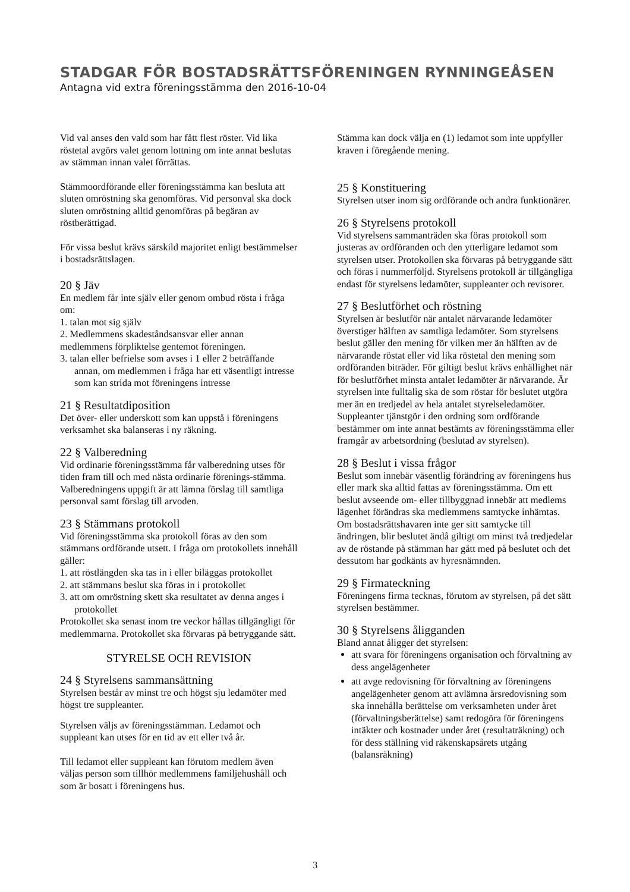STADGAR FÖR BOSTADSRÄTTSFÖRENINGEN RYNNINGEÅSEN
Antagna vid extra föreningsstämma den 2016-10-04
Vid val anses den vald som har fått flest röster. Vid lika röstetal avgörs valet genom lottning om inte annat beslutas av stämman innan valet förrättas.
Stämmoordförande eller föreningsstämma kan besluta att sluten omröstning ska genomföras. Vid personval ska dock sluten omröstning alltid genomföras på begäran av röstberättigad.
För vissa beslut krävs särskild majoritet enligt bestämmelser i bostadsrättslagen.
20 § Jäv
En medlem får inte själv eller genom ombud rösta i fråga om:
1. talan mot sig själv
2. Medlemmens skadeståndsansvar eller annan medlemmens förpliktelse gentemot föreningen.
3. talan eller befrielse som avses i 1 eller 2 beträffande annan, om medlemmen i fråga har ett väsentligt intresse som kan strida mot föreningens intresse
21 § Resultatdiposition
Det över- eller underskott som kan uppstå i föreningens verksamhet ska balanseras i ny räkning.
22 § Valberedning
Vid ordinarie föreningsstämma får valberedning utses för tiden fram till och med nästa ordinarie förenings-stämma. Valberedningens uppgift är att lämna förslag till samtliga personval samt förslag till arvoden.
23 § Stämmans protokoll
Vid föreningsstämma ska protokoll föras av den som stämmans ordförande utsett. I fråga om protokollets innehåll gäller:
1. att röstlängden ska tas in i eller biläggas protokollet
2. att stämmans beslut ska föras in i protokollet
3. att om omröstning skett ska resultatet av denna anges i protokollet
Protokollet ska senast inom tre veckor hållas tillgängligt för medlemmarna. Protokollet ska förvaras på betryggande sätt.
STYRELSE OCH REVISION
24 § Styrelsens sammansättning
Styrelsen består av minst tre och högst sju ledamöter med högst tre suppleanter.
Styrelsen väljs av föreningsstämman. Ledamot och suppleant kan utses för en tid av ett eller två år.
Till ledamot eller suppleant kan förutom medlem även väljas person som tillhör medlemmens familjehushåll och som är bosatt i föreningens hus.
Stämma kan dock välja en (1) ledamot som inte uppfyller kraven i föregående mening.
25 § Konstituering
Styrelsen utser inom sig ordförande och andra funktionärer.
26 § Styrelsens protokoll
Vid styrelsens sammanträden ska föras protokoll som justeras av ordföranden och den ytterligare ledamot som styrelsen utser. Protokollen ska förvaras på betryggande sätt och föras i nummerföljd. Styrelsens protokoll är tillgängliga endast för styrelsens ledamöter, suppleanter och revisorer.
27 § Beslutförhet och röstning
Styrelsen är beslutför när antalet närvarande ledamöter överstiger hälften av samtliga ledamöter. Som styrelsens beslut gäller den mening för vilken mer än hälften av de närvarande röstat eller vid lika röstetal den mening som ordföranden biträder. För giltigt beslut krävs enhällighet när för beslutförhet minsta antalet ledamöter är närvarande. Är styrelsen inte fulltalig ska de som röstar för beslutet utgöra mer än en tredjedel av hela antalet styrelseledamöter. Suppleanter tjänstgör i den ordning som ordförande bestämmer om inte annat bestämts av föreningsstämma eller framgår av arbetsordning (beslutad av styrelsen).
28 § Beslut i vissa frågor
Beslut som innebär väsentlig förändring av föreningens hus eller mark ska alltid fattas av föreningsstämma. Om ett beslut avseende om- eller tillbyggnad innebär att medlems lägenhet förändras ska medlemmens samtycke inhämtas. Om bostadsrättshavaren inte ger sitt samtycke till ändringen, blir beslutet ändå giltigt om minst två tredjedelar av de röstande på stämman har gått med på beslutet och det dessutom har godkänts av hyresnämnden.
29 § Firmateckning
Föreningens firma tecknas, förutom av styrelsen, på det sätt styrelsen bestämmer.
30 § Styrelsens åligganden
Bland annat åligger det styrelsen:
att svara för föreningens organisation och förvaltning av dess angelägenheter
att avge redovisning för förvaltning av föreningens angelägenheter genom att avlämna årsredovisning som ska innehålla berättelse om verksamheten under året (förvaltningsberättelse) samt redogöra för föreningens intäkter och kostnader under året (resultaträkning) och för dess ställning vid räkenskapsårets utgång (balansräkning)
3